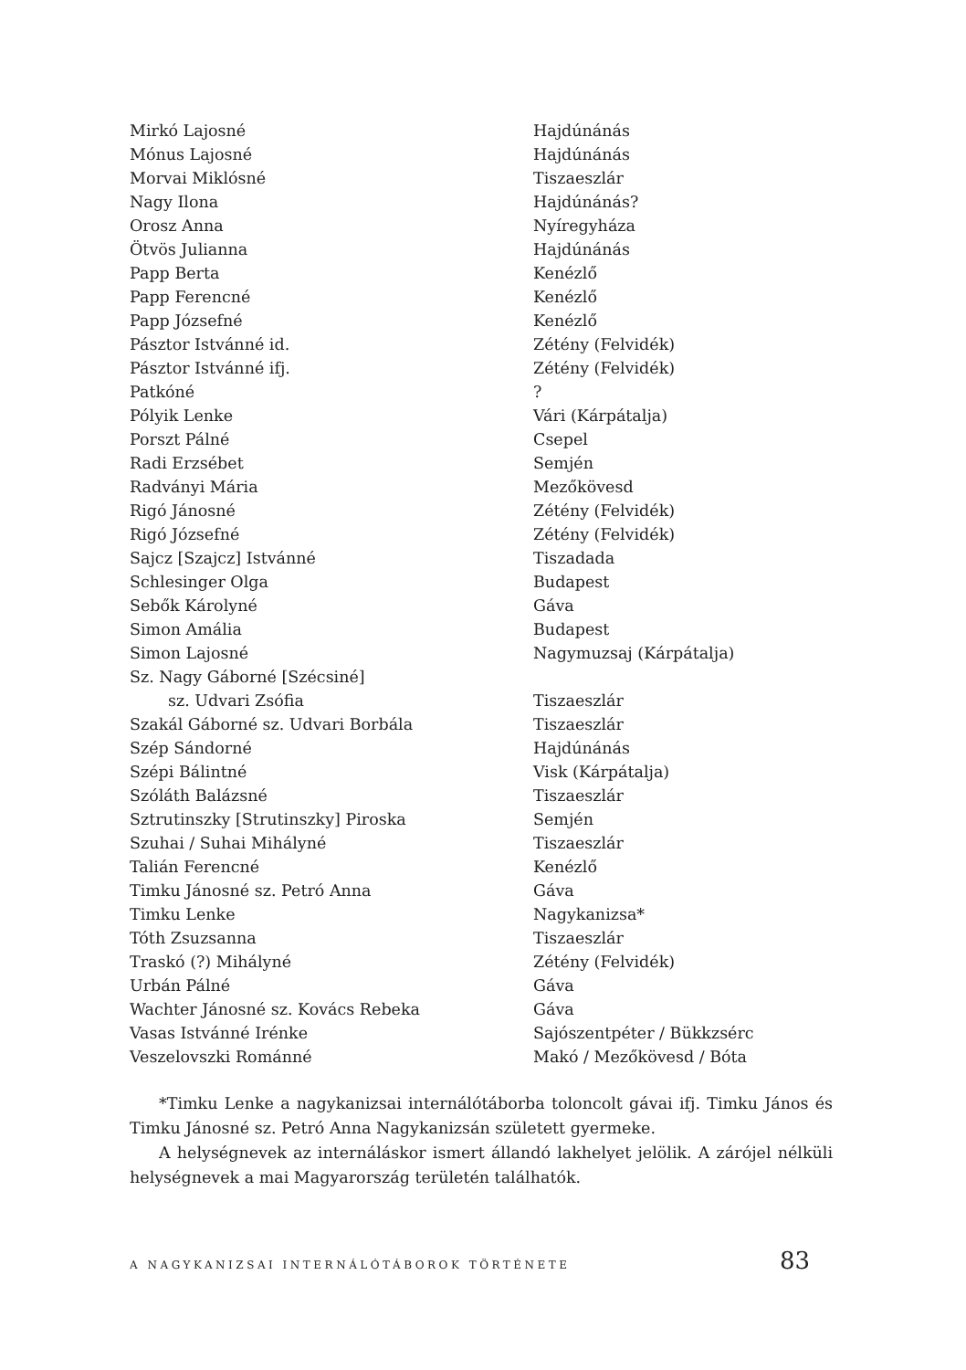| Mirkó Lajosné | Hajdúnánás |
| Mónus Lajosné | Hajdúnánás |
| Morvai Miklósné | Tiszaeszlár |
| Nagy Ilona | Hajdúnánás? |
| Orosz Anna | Nyíregyháza |
| Ötvös Julianna | Hajdúnánás |
| Papp Berta | Kenézlő |
| Papp Ferencné | Kenézlő |
| Papp Józsefné | Kenézlő |
| Pásztor Istvánné id. | Zétény (Felvidék) |
| Pásztor Istvánné ifj. | Zétény (Felvidék) |
| Patkóné | ? |
| Pólyik Lenke | Vári (Kárpátalja) |
| Porszt Pálné | Csepel |
| Radi Erzsébet | Semjén |
| Radványi Mária | Mezőkövesd |
| Rigó Jánosné | Zétény (Felvidék) |
| Rigó Józsefné | Zétény (Felvidék) |
| Sajcz [Szajcz] Istvánné | Tiszadada |
| Schlesinger Olga | Budapest |
| Sebők Károlyné | Gáva |
| Simon Amália | Budapest |
| Simon Lajosné | Nagymuzsaj (Kárpátalja) |
| Sz. Nagy Gáborné [Szécsiné] | |
| sz. Udvari Zsófia | Tiszaeszlár |
| Szakál Gáborné sz. Udvari Borbála | Tiszaeszlár |
| Szép Sándorné | Hajdúnánás |
| Szépi Bálintné | Visk (Kárpátalja) |
| Szóláth Balázsné | Tiszaeszlár |
| Sztrutinszky [Strutinszky] Piroska | Semjén |
| Szuhai / Suhai Mihályné | Tiszaeszlár |
| Talián Ferencné | Kenézlő |
| Timku Jánosné sz. Petró Anna | Gáva |
| Timku Lenke | Nagykanizsa* |
| Tóth Zsuzsanna | Tiszaeszlár |
| Traskó (?) Mihályné | Zétény (Felvidék) |
| Urbán Pálné | Gáva |
| Wachter Jánosné sz. Kovács Rebeka | Gáva |
| Vasas Istvánné Irénke | Sajószentpéter / Bükkzsérc |
| Veszelovszki Románné | Makó / Mezőkövesd / Bóta |
*Timku Lenke a nagykanizsai internálótáborba toloncolt gávai ifj. Timku János és Timku Jánosné sz. Petró Anna Nagykanizsán született gyermeke.
A helységnevek az internáláskor ismert állandó lakhelyet jelölik. A zárójel nélküli helységnevek a mai Magyarország területén találhatók.
A NAGYKANIZSAI INTERNÁLÓTÁBOROK TÖRTÉNETE 83